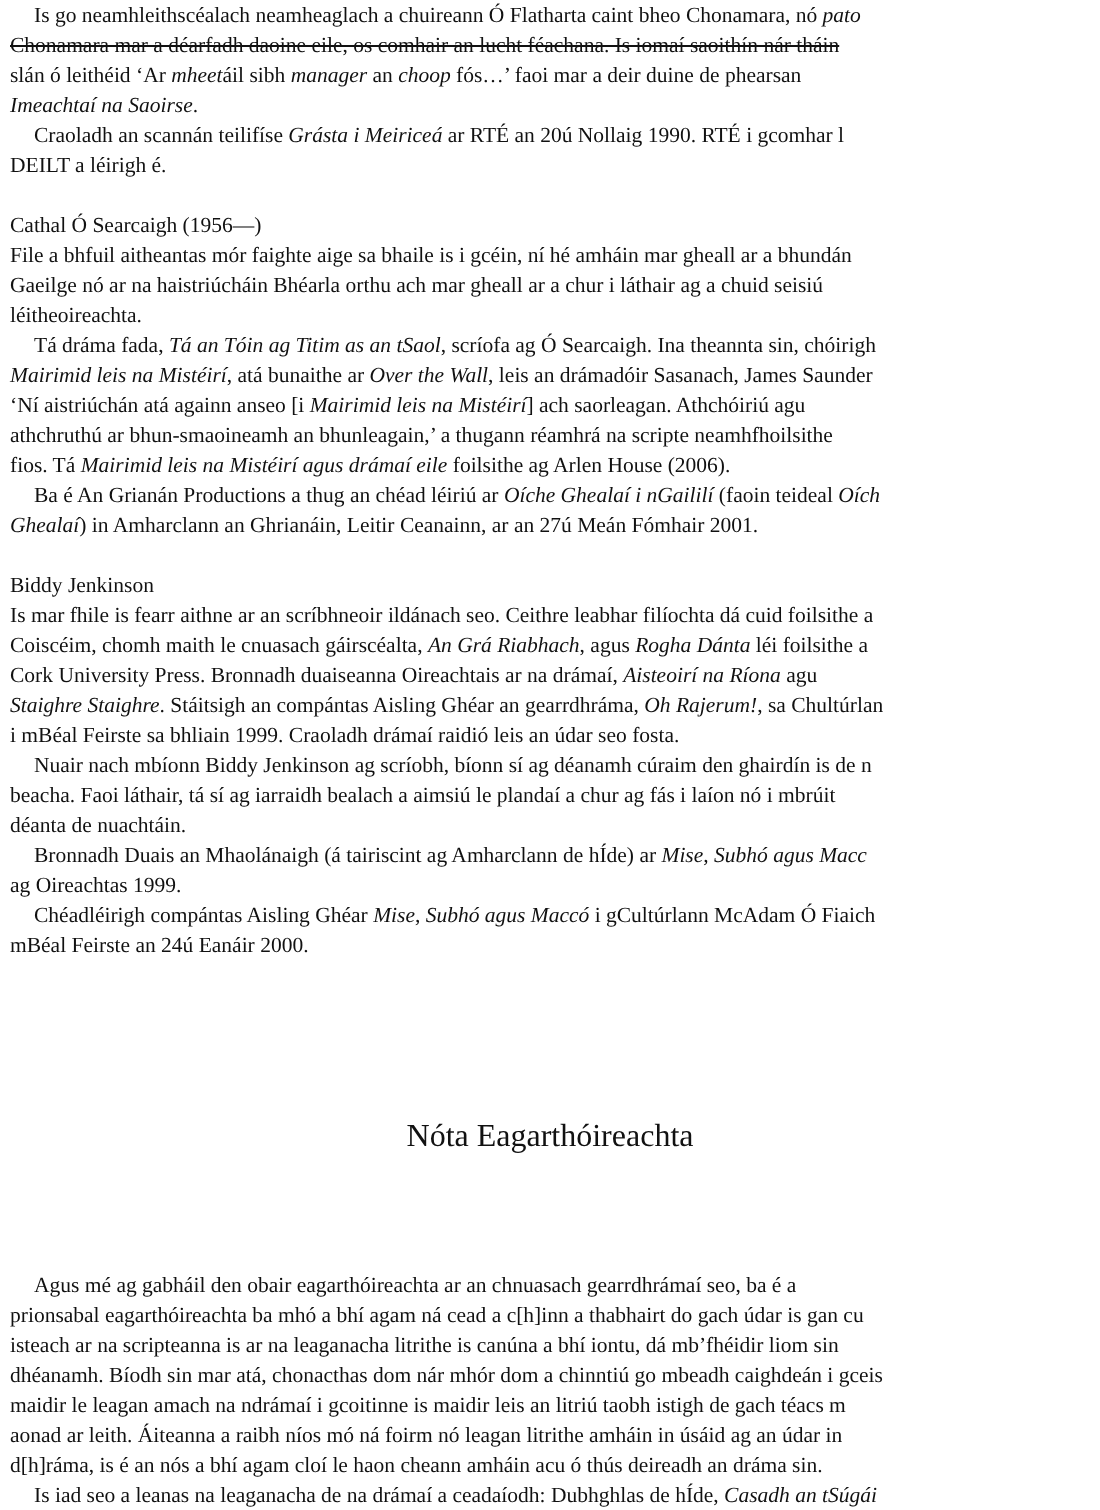Is go neamhleithscéalach neamheaglach a chuireann Ó Flatharta caint bheo Chonamara, nó pato
Chonamara mar a déarfadh daoine eile, os comhair an lucht féachana. Is iomaí saoithín nár tháin
slán ó leithéid ‘Ar mheetáil sibh manager an choop fós…’ faoi mar a deir duine de phearsan
Imeachtaí na Saoirse.
Craoladh an scannán teilifíse Grásta i Meiriceá ar RTÉ an 20ú Nollaig 1990. RTÉ i gcomhar l
DEILT a léirigh é.
Cathal Ó Searcaigh (1956—)
File a bhfuil aitheantas mór faighte aige sa bhaile is i gcéin, ní hé amháin mar gheall ar a bhundán
Gaeilge nó ar na haistriúcháin Bhéarla orthu ach mar gheall ar a chur i láthair ag a chuid seisiú
léitheoireachta.
Tá dráma fada, Tá an Tóin ag Titim as an tSaol, scríofa ag Ó Searcaigh. Ina theannta sin, chóirigh
Mairimid leis na Mistéirí, atá bunaithe ar Over the Wall, leis an drámadóir Sasanach, James Saunder
‘Ní aistriúchán atá againn anseo [i Mairimid leis na Mistéirí] ach saorleagan. Athchóiriú agu
athchruthú ar bhun-smaoineamh an bhunleagain,’ a thugann réamhrá na scripte neamhfhoilsithe
fios. Tá Mairimid leis na Mistéirí agus drámaí eile foilsithe ag Arlen House (2006).
Ba é An Grianán Productions a thug an chéad léiriú ar Oíche Ghealaí i nGaililí (faoin teideal Oích
Ghealaí) in Amharclann an Ghrianáin, Leitir Ceanainn, ar an 27ú Meán Fómhair 2001.
Biddy Jenkinson
Is mar fhile is fearr aithne ar an scríbhneoir ildánach seo. Ceithre leabhar filíochta dá cuid foilsithe a
Coiscéim, chomh maith le cnuasach gáirscéalta, An Grá Riabhach, agus Rogha Dánta léi foilsithe a
Cork University Press. Bronnadh duaiseanna Oireachtais ar na drámaí, Aisteoirí na Ríona agu
Staighre Staighre. Stáitsigh an compántas Aisling Ghéar an gearrdhráma, Oh Rajerum!, sa Chultúrlan
i mBéal Feirste sa bhliain 1999. Craoladh drámaí raidió leis an údar seo fosta.
Nuair nach mbíonn Biddy Jenkinson ag scríobh, bíonn sí ag déanamh cúraim den ghairdín is de n
beacha. Faoi láthair, tá sí ag iarraidh bealach a aimsiú le plandaí a chur ag fás i laíon nó i mbrúit
déanta de nuachtáin.
Bronnadh Duais an Mhaolánaigh (á tairiscint ag Amharclann de hÍde) ar Mise, Subhó agus Macc
ag Oireachtas 1999.
Chéadléirigh compántas Aisling Ghéar Mise, Subhó agus Maccó i gCultúrlann McAdam Ó Fiaich
mBéal Feirste an 24ú Eanáir 2000.
Nóta Eagarthóireachta
Agus mé ag gabháil den obair eagarthóireachta ar an chnuasach gearrdhrámaí seo, ba é a
prionsabal eagarthóireachta ba mhó a bhí agam ná cead a c[h]inn a thabhairt do gach údar is gan cu
isteach ar na scripteanna is ar na leaganacha litrithe is canúna a bhí iontu, dá mb’fhéidir liom sin
dhéanamh. Bíodh sin mar atá, chonacthas dom nár mhór dom a chinntiú go mbeadh caighdeán i gceis
maidir le leagan amach na ndrámaí i gcoitinne is maidir leis an litriú taobh istigh de gach téacs m
aonad ar leith. Áiteanna a raibh níos mó ná foirm nó leagan litrithe amháin in úsáid ag an údar in
d[h]ráma, is é an nós a bhí agam cloí le haon cheann amháin acu ó thús deireadh an dráma sin.
Is iad seo a leanas na leaganacha de na drámaí a ceadaíodh: Dubhghlas de hÍde, Casadh an tSúgái